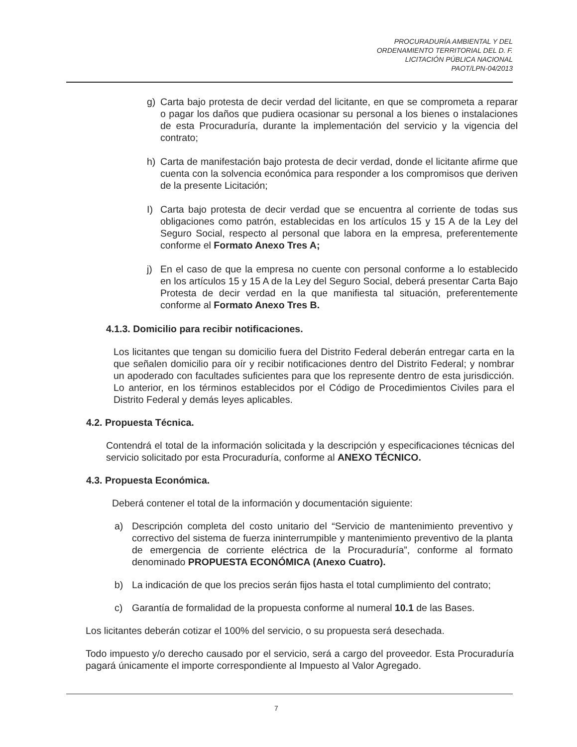PROCURADURÍA AMBIENTAL Y DEL
ORDENAMIENTO TERRITORIAL DEL D. F.
LICITACIÓN PÚBLICA NACIONAL
PAOT/LPN-04/2013
g) Carta bajo protesta de decir verdad del licitante, en que se comprometa a reparar o pagar los daños que pudiera ocasionar su personal a los bienes o instalaciones de esta Procuraduría, durante la implementación del servicio y la vigencia del contrato;
h) Carta de manifestación bajo protesta de decir verdad, donde el licitante afirme que cuenta con la solvencia económica para responder a los compromisos que deriven de la presente Licitación;
I) Carta bajo protesta de decir verdad que se encuentra al corriente de todas sus obligaciones como patrón, establecidas en los artículos 15 y 15 A de la Ley del Seguro Social, respecto al personal que labora en la empresa, preferentemente conforme el Formato Anexo Tres A;
j) En el caso de que la empresa no cuente con personal conforme a lo establecido en los artículos 15 y 15 A de la Ley del Seguro Social, deberá presentar Carta Bajo Protesta de decir verdad en la que manifiesta tal situación, preferentemente conforme al Formato Anexo Tres B.
4.1.3. Domicilio para recibir notificaciones.
Los licitantes que tengan su domicilio fuera del Distrito Federal deberán entregar carta en la que señalen domicilio para oír y recibir notificaciones dentro del Distrito Federal; y nombrar un apoderado con facultades suficientes para que los represente dentro de esta jurisdicción. Lo anterior, en los términos establecidos por el Código de Procedimientos Civiles para el Distrito Federal y demás leyes aplicables.
4.2. Propuesta Técnica.
Contendrá el total de la información solicitada y la descripción y especificaciones técnicas del servicio solicitado por esta Procuraduría, conforme al ANEXO TÉCNICO.
4.3. Propuesta Económica.
Deberá contener el total de la información y documentación siguiente:
a) Descripción completa del costo unitario del “Servicio de mantenimiento preventivo y correctivo del sistema de fuerza ininterrumpible y mantenimiento preventivo de la planta de emergencia de corriente eléctrica de la Procuraduría”, conforme al formato denominado PROPUESTA ECONÓMICA (Anexo Cuatro).
b) La indicación de que los precios serán fijos hasta el total cumplimiento del contrato;
c) Garantía de formalidad de la propuesta conforme al numeral 10.1 de las Bases.
Los licitantes deberán cotizar el 100% del servicio, o su propuesta será desechada.
Todo impuesto y/o derecho causado por el servicio, será a cargo del proveedor. Esta Procuraduría pagará únicamente el importe correspondiente al Impuesto al Valor Agregado.
7